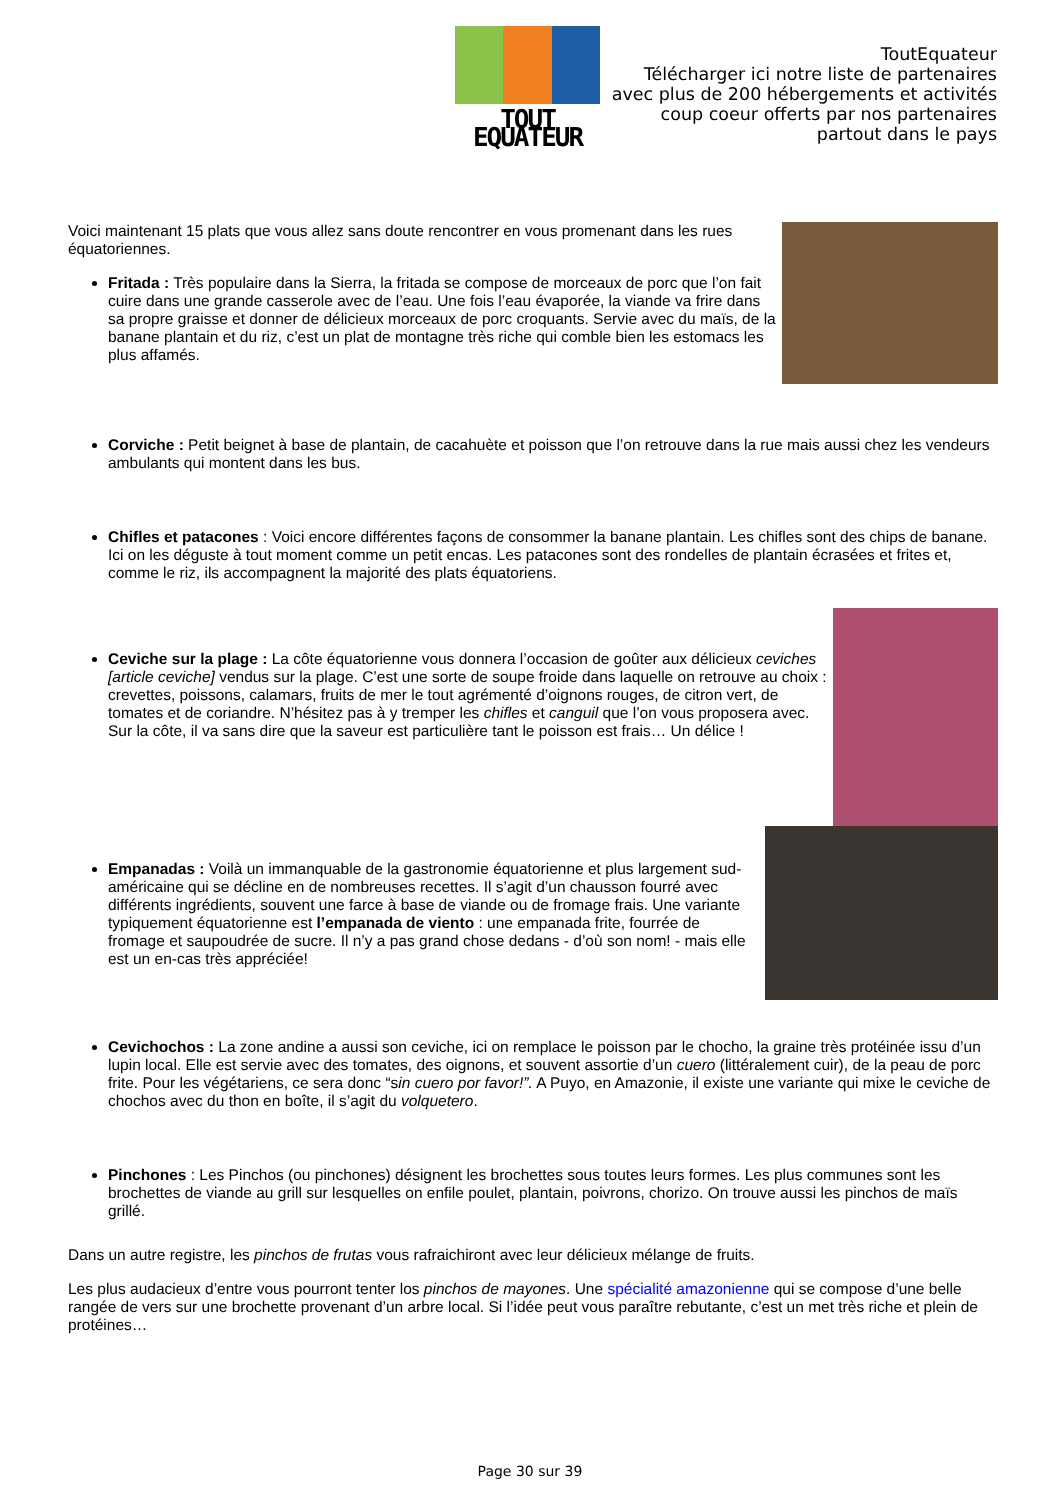TOUT EQUATEUR
ToutEquateur
Télécharger ici notre liste de partenaires
avec plus de 200 hébergements et activités
coup coeur offerts par nos partenaires
partout dans le pays
Voici maintenant 15 plats que vous allez sans doute rencontrer en vous promenant dans les rues équatoriennes.
Fritada : Très populaire dans la Sierra, la fritada se compose de morceaux de porc que l’on fait cuire dans une grande casserole avec de l’eau. Une fois l’eau évaporée, la viande va frire dans sa propre graisse et donner de délicieux morceaux de porc croquants. Servie avec du maïs, de la banane plantain et du riz, c’est un plat de montagne très riche qui comble bien les estomacs les plus affamés.
Corviche : Petit beignet à base de plantain, de cacahuète et poisson que l’on retrouve dans la rue mais aussi chez les vendeurs ambulants qui montent dans les bus.
Chifles et patacones : Voici encore différentes façons de consommer la banane plantain. Les chifles sont des chips de banane. Ici on les déguste à tout moment comme un petit encas. Les patacones sont des rondelles de plantain écrasées et frites et, comme le riz, ils accompagnent la majorité des plats équatoriens.
Ceviche sur la plage : La côte équatorienne vous donnera l’occasion de goûter aux délicieux ceviches [article ceviche] vendus sur la plage. C’est une sorte de soupe froide dans laquelle on retrouve au choix : crevettes, poissons, calamars, fruits de mer le tout agrémenté d’oignons rouges, de citron vert, de tomates et de coriandre. N’hésitez pas à y tremper les chifles et canguil que l’on vous proposera avec. Sur la côte, il va sans dire que la saveur est particulière tant le poisson est frais… Un délice !
Empanadas : Voilà un immanquable de la gastronomie équatorienne et plus largement sud-américaine qui se décline en de nombreuses recettes. Il s’agit d’un chausson fourré avec différents ingrédients, souvent une farce à base de viande ou de fromage frais. Une variante typiquement équatorienne est l’empanada de viento : une empanada frite, fourrée de fromage et saupoudrée de sucre. Il n’y a pas grand chose dedans - d’où son nom! - mais elle est un en-cas très appréciée!
Cevichochos : La zone andine a aussi son ceviche, ici on remplace le poisson par le chocho, la graine très protéinée issu d’un lupin local. Elle est servie avec des tomates, des oignons, et souvent assortie d’un cuero (littéralement cuir), de la peau de porc frite. Pour les végétariens, ce sera donc “sin cuero por favor!”. A Puyo, en Amazonie, il existe une variante qui mixe le ceviche de chochos avec du thon en boîte, il s’agit du volquetero.
Pinchones : Les Pinchos (ou pinchones) désignent les brochettes sous toutes leurs formes. Les plus communes sont les brochettes de viande au grill sur lesquelles on enfile poulet, plantain, poivrons, chorizo. On trouve aussi les pinchos de maïs grillé.
Dans un autre registre, les pinchos de frutas vous rafraichiront avec leur délicieux mélange de fruits.
Les plus audacieux d’entre vous pourront tenter los pinchos de mayones. Une spécialité amazonienne qui se compose d’une belle rangée de vers sur une brochette provenant d’un arbre local. Si l’idée peut vous paraître rebutante, c’est un met très riche et plein de protéines…
Page 30 sur 39